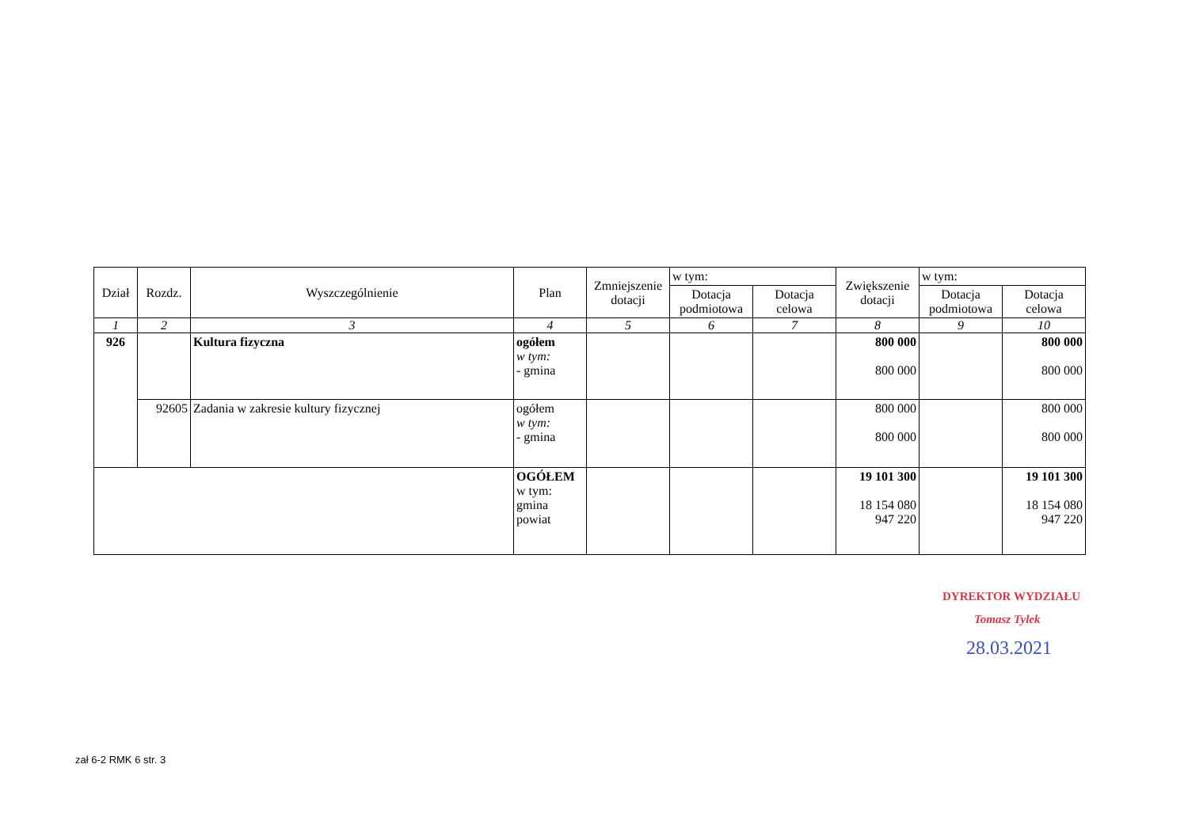| Dział | Rozdz. | Wyszczególnienie | Plan | Zmniejszenie dotacji | w tym: | | Zwiększenie dotacji | w tym: | |
| --- | --- | --- | --- | --- | --- | --- | --- | --- | --- |
| | | | | | Dotacja podmiotowa | Dotacja celowa | | Dotacja podmiotowa | Dotacja celowa |
| 1 | 2 | 3 | 4 | 5 | 6 | 7 | 8 | 9 | 10 |
| 926 | | Kultura fizyczna | ogółem w tym: - gmina | | | | 800 000 800 000 | | 800 000 800 000 |
| | 92605 | Zadania w zakresie kultury fizycznej | ogółem w tym: - gmina | | | | 800 000 800 000 | | 800 000 800 000 |
| | | | OGÓŁEM w tym: gmina powiat | | | | 19 101 300 18 154 080 947 220 | | 19 101 300 18 154 080 947 220 |
DYREKTOR WYDZIAŁU
Tomasz Tylek
28.03.2021
zał 6-2 RMK 6 str. 3